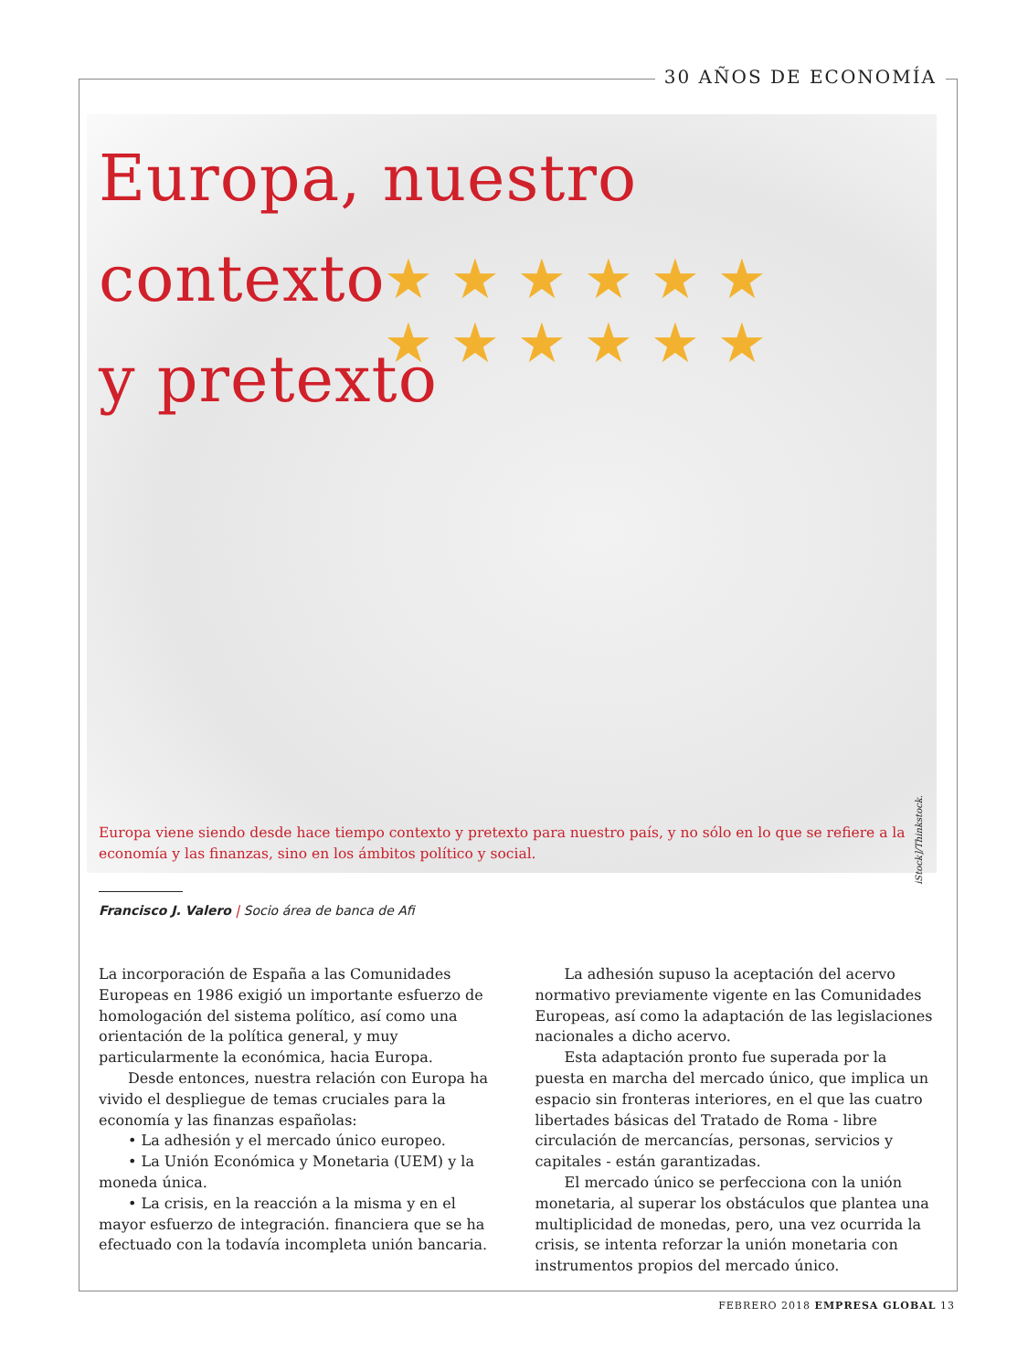30 AÑOS DE ECONOMÍA
★ ★ ★ ★ ★ ★ ★ ★ ★ ★ ★ ★
Europa, nuestro contexto
y pretexto
Europa viene siendo desde hace tiempo contexto y pretexto para nuestro país, y no sólo en lo que se refiere a la economía y las finanzas, sino en los ámbitos político y social.
iStock]/Thinkstock.
Francisco J. Valero | Socio área de banca de Afi
La incorporación de España a las Comunidades Europeas en 1986 exigió un importante esfuerzo de homologación del sistema político, así como una orientación de la política general, y muy particularmente la económica, hacia Europa.
Desde entonces, nuestra relación con Europa ha vivido el despliegue de temas cruciales para la economía y las finanzas españolas:
• La adhesión y el mercado único europeo.
• La Unión Económica y Monetaria (UEM) y la moneda única.
• La crisis, en la reacción a la misma y en el mayor esfuerzo de integración. financiera que se ha efectuado con la todavía incompleta unión bancaria.
La adhesión supuso la aceptación del acervo normativo previamente vigente en las Comunidades Europeas, así como la adaptación de las legislaciones nacionales a dicho acervo.
Esta adaptación pronto fue superada por la puesta en marcha del mercado único, que implica un espacio sin fronteras interiores, en el que las cuatro libertades básicas del Tratado de Roma - libre circulación de mercancías, personas, servicios y capitales - están garantizadas.
El mercado único se perfecciona con la unión monetaria, al superar los obstáculos que plantea una multiplicidad de monedas, pero, una vez ocurrida la crisis, se intenta reforzar la unión monetaria con instrumentos propios del mercado único.
FEBRERO 2018 EMPRESA GLOBAL 13